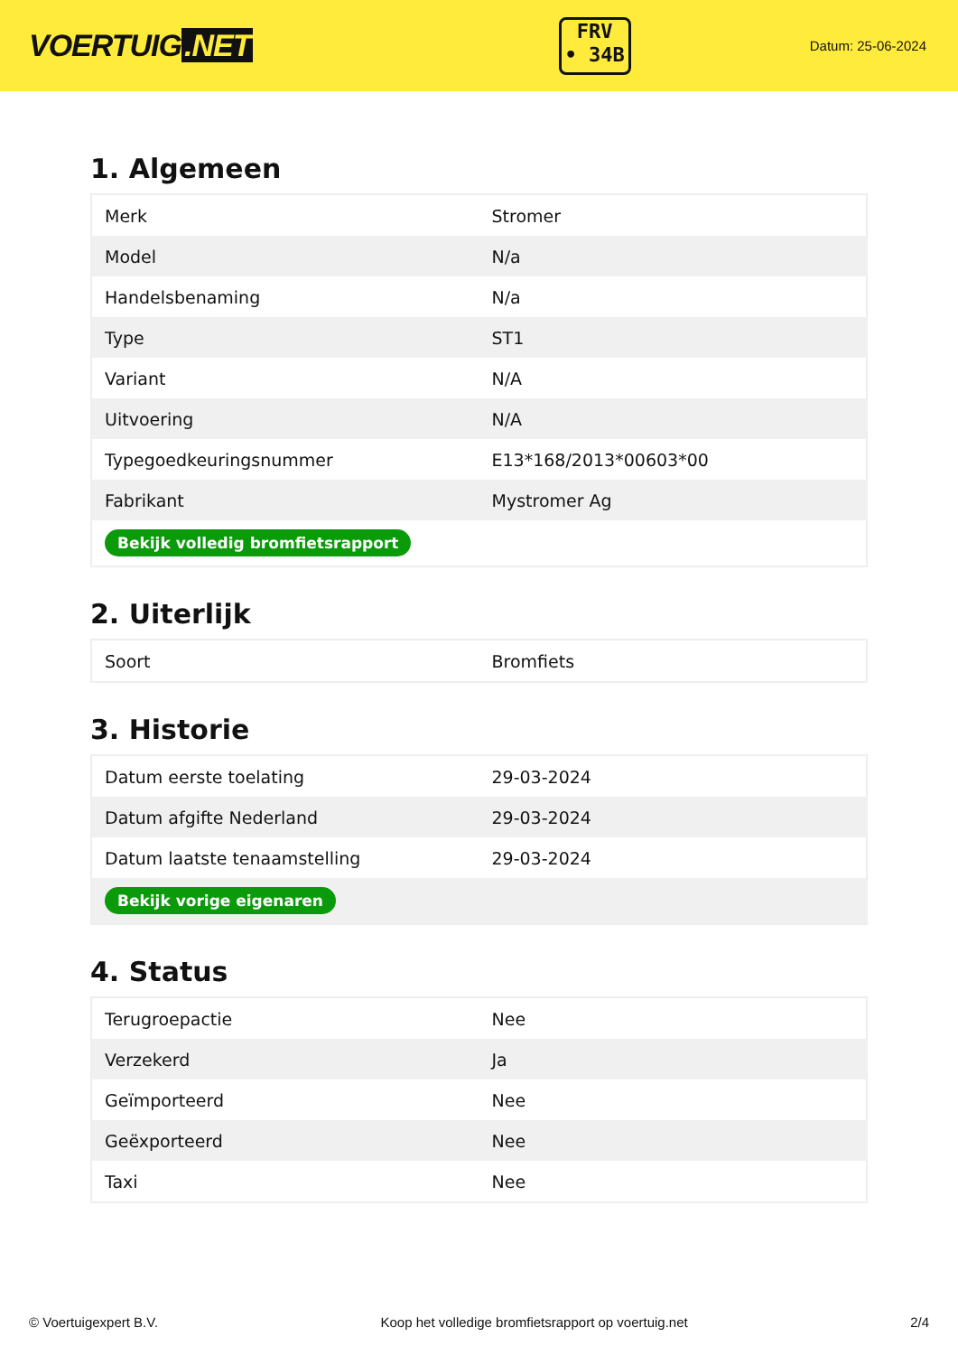VOERTUIG.NET
FRV
• 34B
Datum: 25-06-2024
1. Algemeen
| Merk | Stromer |
| Model | N/a |
| Handelsbenaming | N/a |
| Type | ST1 |
| Variant | N/A |
| Uitvoering | N/A |
| Typegoedkeuringsnummer | E13*168/2013*00603*00 |
| Fabrikant | Mystromer Ag |
| Bekijk volledig bromfietsrapport | |
2. Uiterlijk
| Soort | Bromfiets |
3. Historie
| Datum eerste toelating | 29-03-2024 |
| Datum afgifte Nederland | 29-03-2024 |
| Datum laatste tenaamstelling | 29-03-2024 |
| Bekijk vorige eigenaren | |
4. Status
| Terugroepactie | Nee |
| Verzekerd | Ja |
| Geïmporteerd | Nee |
| Geëxporteerd | Nee |
| Taxi | Nee |
© Voertuigexpert B.V. Koop het volledige bromfietsrapport op voertuig.net 2/4